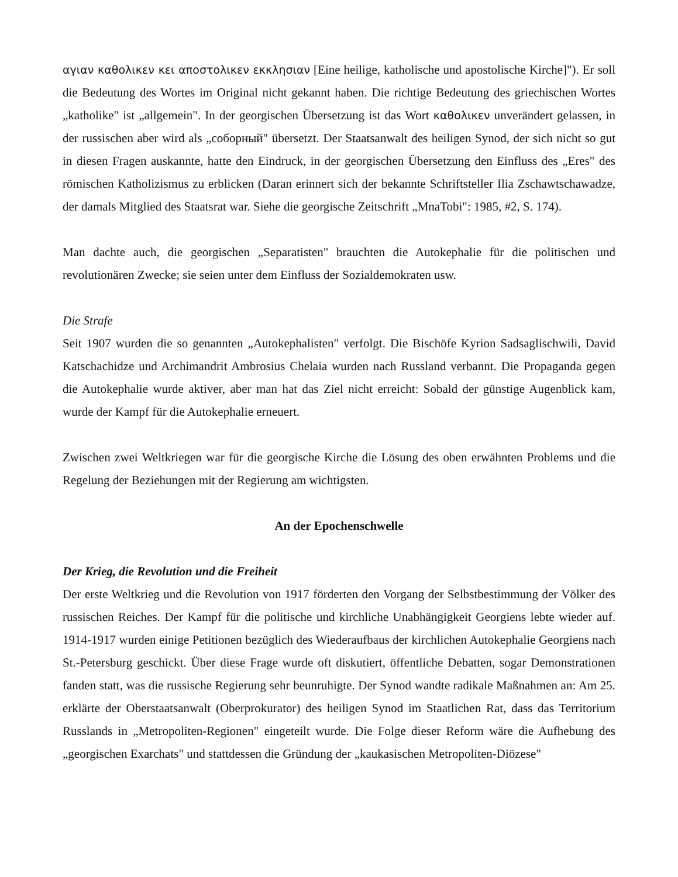αγιαν καθολικεν κει αποστολικεν εκκλησιαν [Eine heilige, katholische und apostolische Kirche]"). Er soll die Bedeutung des Wortes im Original nicht gekannt haben. Die richtige Bedeutung des griechischen Wortes „katholike" ist „allgemein". In der georgischen Übersetzung ist das Wort καθολικεν unverändert gelassen, in der russischen aber wird als „соборный" übersetzt. Der Staatsanwalt des heiligen Synod, der sich nicht so gut in diesen Fragen auskannte, hatte den Eindruck, in der georgischen Übersetzung den Einfluss des „Eres" des römischen Katholizismus zu erblicken (Daran erinnert sich der bekannte Schriftsteller Ilia Zschawtschawadze, der damals Mitglied des Staatsrat war. Siehe die georgische Zeitschrift „MnaTobi": 1985, #2, S. 174).
Man dachte auch, die georgischen „Separatisten" brauchten die Autokephalie für die politischen und revolutionären Zwecke; sie seien unter dem Einfluss der Sozialdemokraten usw.
Die Strafe
Seit 1907 wurden die so genannten „Autokephalisten" verfolgt. Die Bischöfe Kyrion Sadsaglischwili, David Katschachidze und Archimandrit Ambrosius Chelaia wurden nach Russland verbannt. Die Propaganda gegen die Autokephalie wurde aktiver, aber man hat das Ziel nicht erreicht: Sobald der günstige Augenblick kam, wurde der Kampf für die Autokephalie erneuert.
Zwischen zwei Weltkriegen war für die georgische Kirche die Lösung des oben erwähnten Problems und die Regelung der Beziehungen mit der Regierung am wichtigsten.
An der Epochenschwelle
Der Krieg, die Revolution und die Freiheit
Der erste Weltkrieg und die Revolution von 1917 förderten den Vorgang der Selbstbestimmung der Völker des russischen Reiches. Der Kampf für die politische und kirchliche Unabhängigkeit Georgiens lebte wieder auf. 1914-1917 wurden einige Petitionen bezüglich des Wiederaufbaus der kirchlichen Autokephalie Georgiens nach St.-Petersburg geschickt. Über diese Frage wurde oft diskutiert, öffentliche Debatten, sogar Demonstrationen fanden statt, was die russische Regierung sehr beunruhigte. Der Synod wandte radikale Maßnahmen an: Am 25. erklärte der Oberstaatsanwalt (Oberprokurator) des heiligen Synod im Staatlichen Rat, dass das Territorium Russlands in „Metropoliten-Regionen" eingeteilt wurde. Die Folge dieser Reform wäre die Aufhebung des „georgischen Exarchats" und stattdessen die Gründung der „kaukasischen Metropoliten-Diözese"